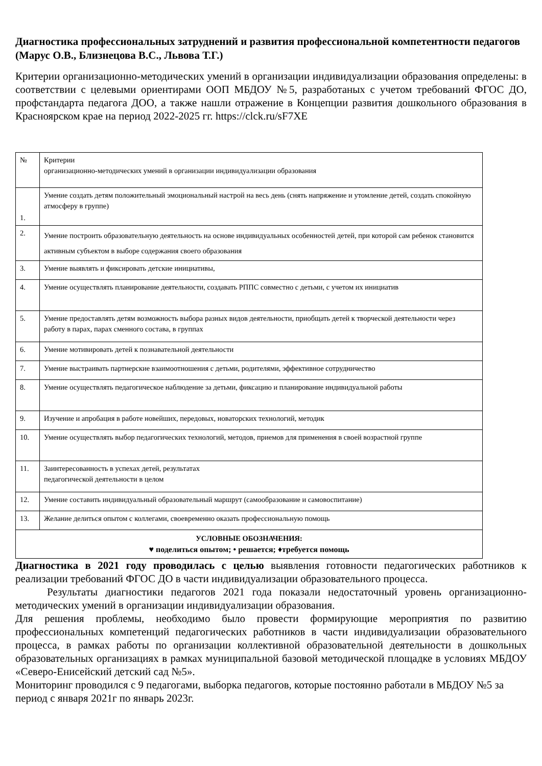Диагностика профессиональных затруднений и развития профессиональной компетентности педагогов (Марус О.В., Близнецова В.С., Львова Т.Г.)
Критерии организационно-методических умений в организации индивидуализации образования определены: в соответствии с целевыми ориентирами ООП МБДОУ №5, разработаных с учетом требований ФГОС ДО, профстандарта педагога ДОО, а также нашли отражение в Концепции развития дошкольного образования в Красноярском крае на период 2022-2025 гг. https://clck.ru/sF7XE
| № | Критерии организационно-методических умений в организации индивидуализации образования |
| 1. | Умение создать детям положительный эмоциональный настрой на весь день (снять напряжение и утомление детей, создать спокойную атмосферу в группе) |
| 2. | Умение построить образовательную деятельность на основе индивидуальных особенностей детей, при которой сам ребенок становится активным субъектом в выборе содержания своего образования |
| 3. | Умение выявлять и фиксировать детские инициативы, |
| 4. | Умение осуществлять планирование деятельности, создавать РППС совместно с детьми, с учетом их инициатив |
| 5. | Умение предоставлять детям возможность выбора разных видов деятельности, приобщать детей к творческой деятельности через работу в парах, парах сменного состава, в группах |
| 6. | Умение мотивировать детей к познавательной деятельности |
| 7. | Умение выстраивать партнерские взаимоотношения с детьми, родителями, эффективное сотрудничество |
| 8. | Умение осуществлять педагогическое наблюдение за детьми, фиксацию и планирование индивидуальной работы |
| 9. | Изучение и апробация в работе новейших, передовых, новаторских технологий, методик |
| 10. | Умение осуществлять выбор педагогических технологий, методов, приемов для применения в своей возрастной группе |
| 11. | Заинтересованность в успехах детей, результатах педагогической деятельности в целом |
| 12. | Умение составить индивидуальный образовательный маршрут (самообразование и самовоспитание) |
| 13. | Желание делиться опытом с коллегами, своевременно оказать профессиональную помощь |
| УСЛОВНЫЕ ОБОЗНАЧЕНИЯ: ♥ поделиться опытом; • решается; ♦требуется помощь | |
Диагностика в 2021 году проводилась с целью выявления готовности педагогических работников к реализации требований ФГОС ДО в части индивидуализации образовательного процесса.
Результаты диагностики педагогов 2021 года показали недостаточный уровень организационно-методических умений в организации индивидуализации образования.
Для решения проблемы, необходимо было провести формирующие мероприятия по развитию профессиональных компетенций педагогических работников в части индивидуализации образовательного процесса, в рамках работы по организации коллективной образовательной деятельности в дошкольных образовательных организациях в рамках муниципальной базовой методической площадке в условиях МБДОУ «Северо-Енисейский детский сад №5».
Мониторинг проводился с 9 педагогами, выборка педагогов, которые постоянно работали в МБДОУ №5 за период с января 2021г по январь 2023г.